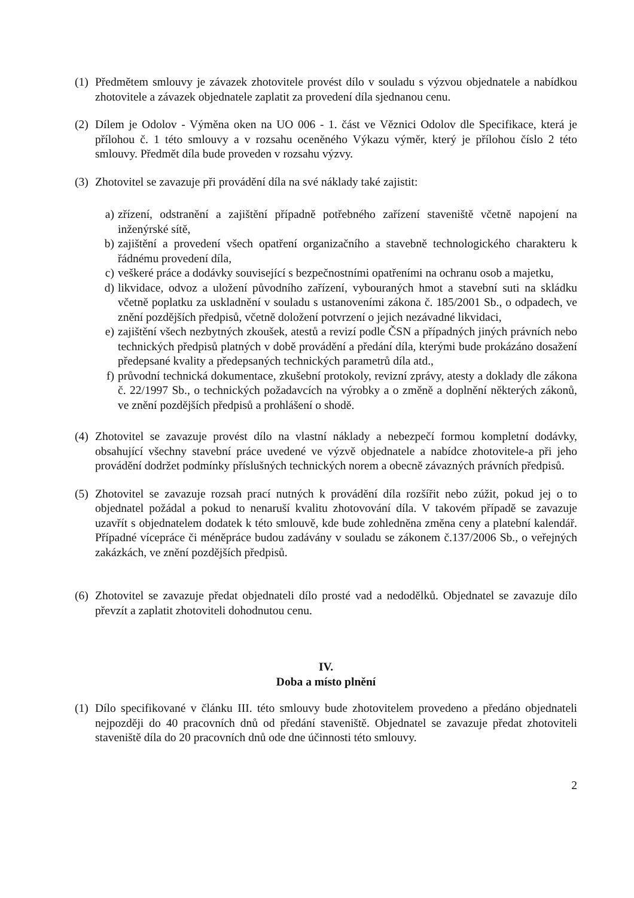(1) Předmětem smlouvy je závazek zhotovitele provést dílo v souladu s výzvou objednatele a nabídkou zhotovitele a závazek objednatele zaplatit za provedení díla sjednanou cenu.
(2) Dílem je Odolov - Výměna oken na UO 006 - 1. část ve Věznici Odolov dle Specifikace, která je přílohou č. 1 této smlouvy a v rozsahu oceněného Výkazu výměr, který je přílohou číslo 2 této smlouvy. Předmět díla bude proveden v rozsahu výzvy.
(3) Zhotovitel se zavazuje při provádění díla na své náklady také zajistit:
a) zřízení, odstranění a zajištění případně potřebného zařízení staveniště včetně napojení na inženýrské sítě,
b) zajištění a provedení všech opatření organizačního a stavebně technologického charakteru k řádnému provedení díla,
c) veškeré práce a dodávky související s bezpečnostními opatřeními na ochranu osob a majetku,
d) likvidace, odvoz a uložení původního zařízení, vybouraných hmot a stavební suti na skládku včetně poplatku za uskladnění v souladu s ustanoveními zákona č. 185/2001 Sb., o odpadech, ve znění pozdějších předpisů, včetně doložení potvrzení o jejich nezávadné likvidaci,
e) zajištění všech nezbytných zkoušek, atestů a revizí podle ČSN a případných jiných právních nebo technických předpisů platných v době provádění a předání díla, kterými bude prokázáno dosažení předepsané kvality a předepsaných technických parametrů díla atd.,
f) průvodní technická dokumentace, zkušební protokoly, revizní zprávy, atesty a doklady dle zákona č. 22/1997 Sb., o technických požadavcích na výrobky a o změně a doplnění některých zákonů, ve znění pozdějších předpisů a prohlášení o shodě.
(4) Zhotovitel se zavazuje provést dílo na vlastní náklady a nebezpečí formou kompletní dodávky, obsahující všechny stavební práce uvedené ve výzvě objednatele a nabídce zhotovitele-a při jeho provádění dodržet podmínky příslušných technických norem a obecně závazných právních předpisů.
(5) Zhotovitel se zavazuje rozsah prací nutných k provádění díla rozšířit nebo zúžit, pokud jej o to objednatel požádal a pokud to nenaruší kvalitu zhotovování díla. V takovém případě se zavazuje uzavřít s objednatelem dodatek k této smlouvě, kde bude zohledněna změna ceny a platební kalendář. Případné vícepráce či méněpráce budou zadávány v souladu se zákonem č.137/2006 Sb., o veřejných zakázkách, ve znění pozdějších předpisů.
(6) Zhotovitel se zavazuje předat objednateli dílo prosté vad a nedodělků. Objednatel se zavazuje dílo převzít a zaplatit zhotoviteli dohodnutou cenu.
IV.
Doba a místo plnění
(1) Dílo specifikované v článku III. této smlouvy bude zhotovitelem provedeno a předáno objednateli nejpozději do 40 pracovních dnů od předání staveniště. Objednatel se zavazuje předat zhotoviteli staveniště díla do 20 pracovních dnů ode dne účinnosti této smlouvy.
2